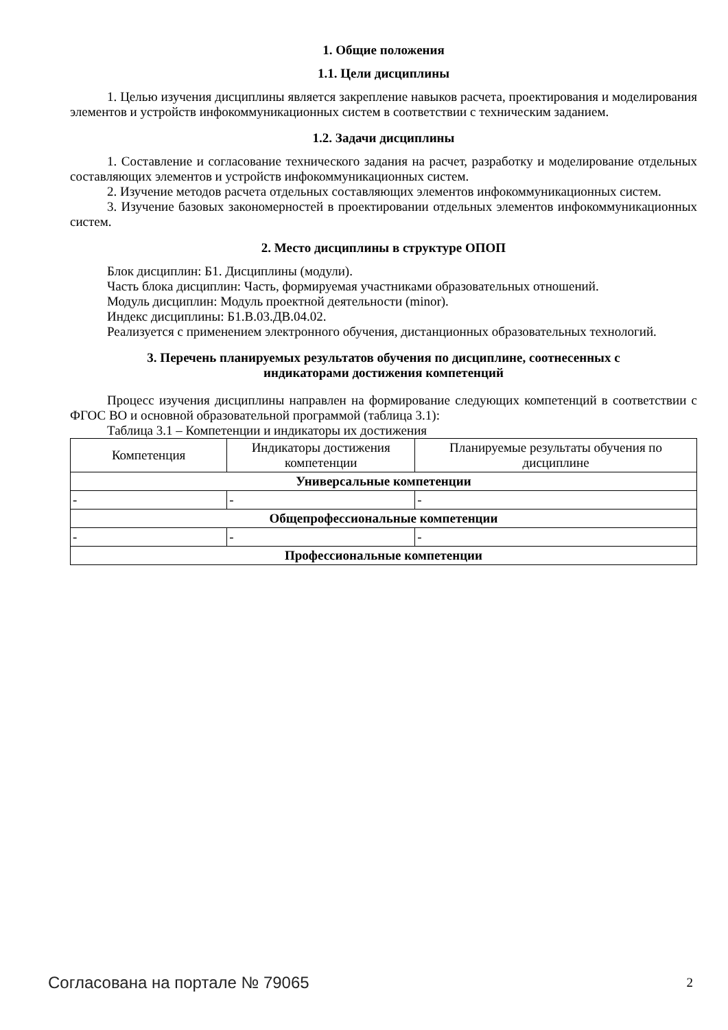1. Общие положения
1.1. Цели дисциплины
1. Целью изучения дисциплины является закрепление навыков расчета, проектирования и моделирования элементов и устройств инфокоммуникационных систем в соответствии с техническим заданием.
1.2. Задачи дисциплины
1. Составление и согласование технического задания на расчет, разработку и моделирование отдельных составляющих элементов и устройств инфокоммуникационных систем.
2. Изучение методов расчета отдельных составляющих элементов инфокоммуникационных систем.
3. Изучение базовых закономерностей в проектировании отдельных элементов инфокоммуникационных систем.
2. Место дисциплины в структуре ОПОП
Блок дисциплин: Б1. Дисциплины (модули).
Часть блока дисциплин: Часть, формируемая участниками образовательных отношений.
Модуль дисциплин: Модуль проектной деятельности (minor).
Индекс дисциплины: Б1.В.03.ДВ.04.02.
Реализуется с применением электронного обучения, дистанционных образовательных технологий.
3. Перечень планируемых результатов обучения по дисциплине, соотнесенных с
индикаторами достижения компетенций
Процесс изучения дисциплины направлен на формирование следующих компетенций в соответствии с ФГОС ВО и основной образовательной программой (таблица 3.1):
Таблица 3.1 – Компетенции и индикаторы их достижения
| Компетенция | Индикаторы достижения компетенции | Планируемые результаты обучения по дисциплине |
| --- | --- | --- |
| Универсальные компетенции | | |
| - | - | - |
| Общепрофессиональные компетенции | | |
| - | - | - |
| Профессиональные компетенции | | |
Согласована на портале № 79065 2